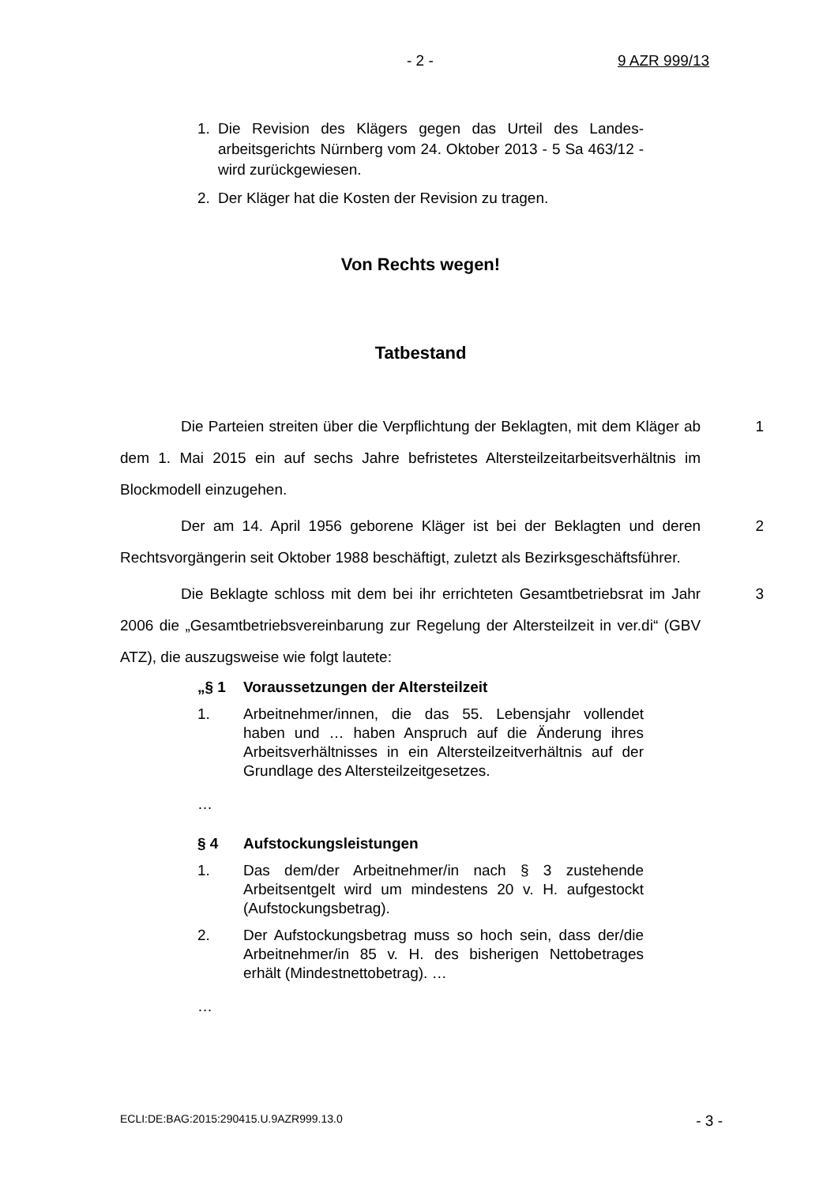- 2 - 9 AZR 999/13
1. Die Revision des Klägers gegen das Urteil des Landes­arbeitsgerichts Nürnberg vom 24. Oktober 2013 - 5 Sa 463/12 - wird zurückgewiesen.
2. Der Kläger hat die Kosten der Revision zu tragen.
Von Rechts wegen!
Tatbestand
Die Parteien streiten über die Verpflichtung der Beklagten, mit dem Kläger ab dem 1. Mai 2015 ein auf sechs Jahre befristetes Altersteilzeitarbeits­verhältnis im Blockmodell einzugehen.
1
Der am 14. April 1956 geborene Kläger ist bei der Beklagten und deren Rechtsvorgängerin seit Oktober 1988 beschäftigt, zuletzt als Bezirksgeschäfts­führer.
2
Die Beklagte schloss mit dem bei ihr errichteten Gesamtbetriebsrat im Jahr 2006 die „Gesamtbetriebsvereinbarung zur Regelung der Altersteilzeit in ver.di“ (GBV ATZ), die auszugsweise wie folgt lautete:
3
„§ 1 Voraussetzungen der Altersteilzeit
1. Arbeitnehmer/innen, die das 55. Lebensjahr vollen­det haben und … haben Anspruch auf die Änderung ihres Arbeitsverhältnisses in ein Altersteilzeitverhält­nis auf der Grundlage des Altersteilzeitgesetzes.
…
§ 4 Aufstockungsleistungen
1. Das dem/der Arbeitnehmer/in nach § 3 zustehende Arbeitsentgelt wird um mindestens 20 v. H. aufge­stockt (Aufstockungsbetrag).
2. Der Aufstockungsbetrag muss so hoch sein, dass der/die Arbeitnehmer/in 85 v. H. des bisherigen Net­tobetrages erhält (Mindestnettobetrag). …
…
ECLI:DE:BAG:2015:290415.U.9AZR999.13.0 - 3 -